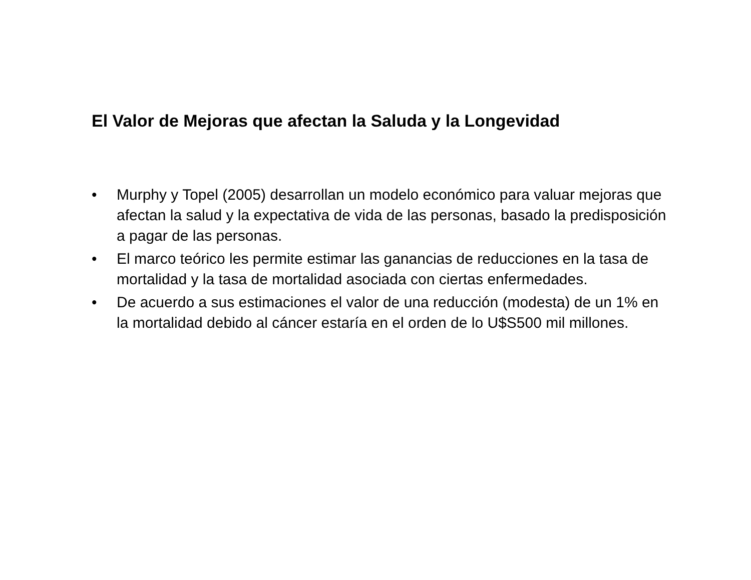El Valor de Mejoras que afectan la Saluda y la Longevidad
• Murphy y Topel (2005) desarrollan un modelo económico para valuar mejoras que afectan la salud y la expectativa de vida de las personas, basado la predisposición a pagar de las personas.
• El marco teórico les permite estimar las ganancias de reducciones en la tasa de mortalidad y la tasa de mortalidad asociada con ciertas enfermedades.
• De acuerdo a sus estimaciones el valor de una reducción (modesta) de un 1% en la mortalidad debido al cáncer estaría en el orden de lo U$S500 mil millones.